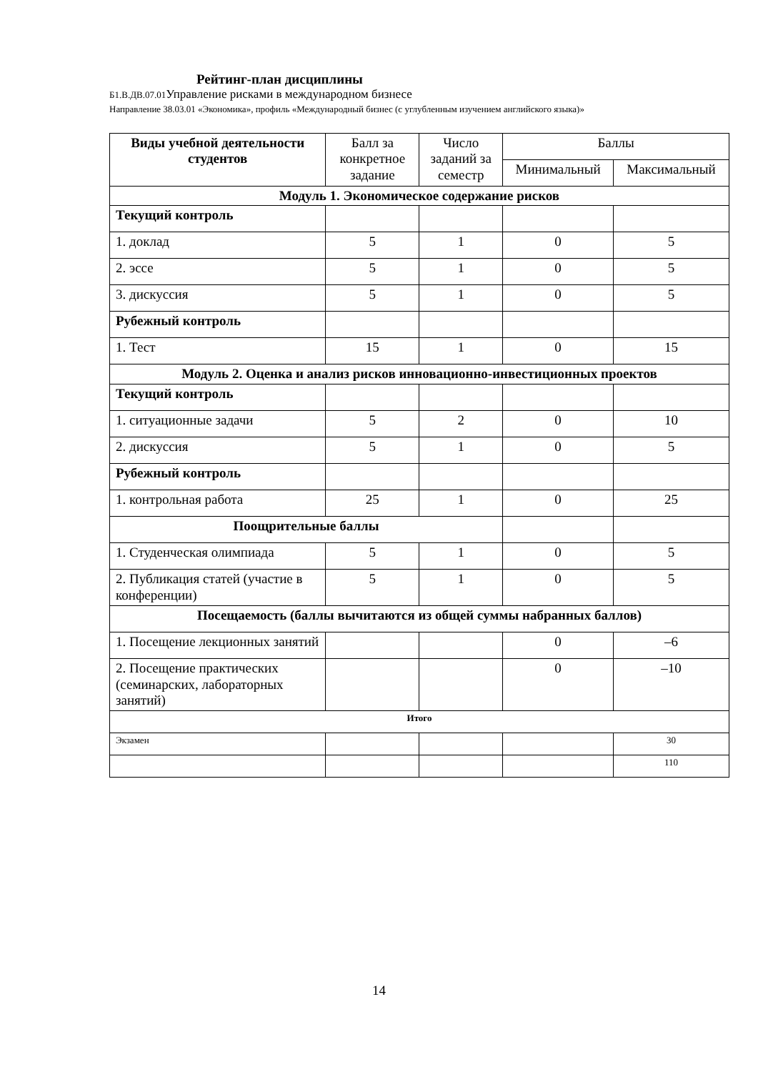Рейтинг-план дисциплины
Б1.В.ДВ.07.01 Управление рисками в международном бизнесе
Направление 38.03.01 «Экономика», профиль «Международный бизнес (с углубленным изучением английского языка)»
| Виды учебной деятельности студентов | Балл за конкретное задание | Число заданий за семестр | Баллы | |
| --- | --- | --- | --- | --- |
| | | | Минимальный | Максимальный |
| Модуль 1. Экономическое содержание рисков | | | | |
| Текущий контроль | | | | |
| 1. доклад | 5 | 1 | 0 | 5 |
| 2. эссе | 5 | 1 | 0 | 5 |
| 3. дискуссия | 5 | 1 | 0 | 5 |
| Рубежный контроль | | | | |
| 1. Тест | 15 | 1 | 0 | 15 |
| Модуль 2. Оценка и анализ рисков инновационно-инвестиционных проектов | | | | |
| Текущий контроль | | | | |
| 1. ситуационные задачи | 5 | 2 | 0 | 10 |
| 2. дискуссия | 5 | 1 | 0 | 5 |
| Рубежный контроль | | | | |
| 1. контрольная работа | 25 | 1 | 0 | 25 |
| Поощрительные баллы | | | | |
| 1. Студенческая олимпиада | 5 | 1 | 0 | 5 |
| 2. Публикация статей (участие в конференции) | 5 | 1 | 0 | 5 |
| Посещаемость (баллы вычитаются из общей суммы набранных баллов) | | | | |
| 1. Посещение лекционных занятий | | | 0 | –6 |
| 2. Посещение практических (семинарских, лабораторных занятий) | | | 0 | –10 |
| Итого | | | | |
| Экзамен | | | | 30 |
| | | | | 110 |
14